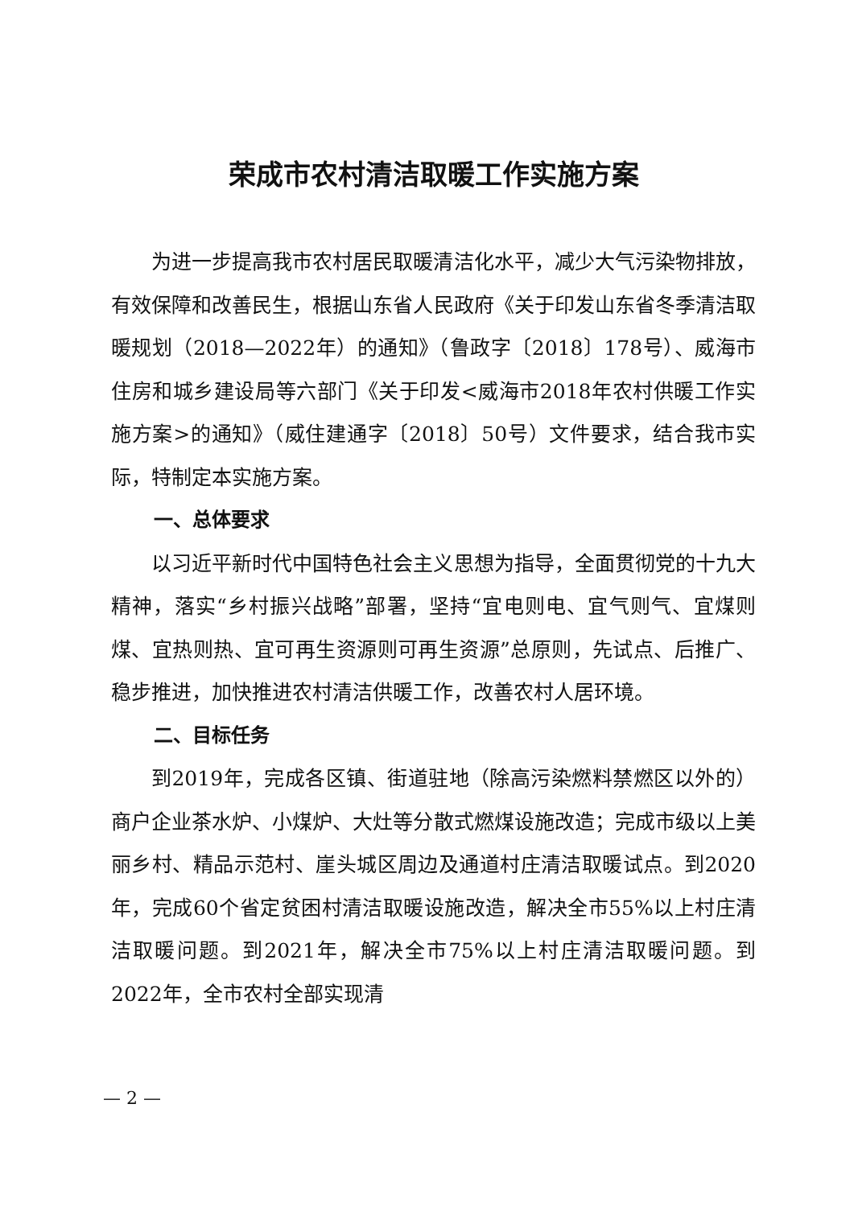荣成市农村清洁取暖工作实施方案
为进一步提高我市农村居民取暖清洁化水平，减少大气污染物排放，有效保障和改善民生，根据山东省人民政府《关于印发山东省冬季清洁取暖规划（2018—2022年）的通知》（鲁政字〔2018〕178号）、威海市住房和城乡建设局等六部门《关于印发<威海市2018年农村供暖工作实施方案>的通知》（威住建通字〔2018〕50号）文件要求，结合我市实际，特制定本实施方案。
一、总体要求
以习近平新时代中国特色社会主义思想为指导，全面贯彻党的十九大精神，落实“乡村振兴战略”部署，坚持“宜电则电、宜气则气、宜煤则煤、宜热则热、宜可再生资源则可再生资源”总原则，先试点、后推广、稳步推进，加快推进农村清洁供暖工作，改善农村人居环境。
二、目标任务
到2019年，完成各区镇、街道驻地（除高污染燃料禁燃区以外的）商户企业茶水炉、小煤炉、大灶等分散式燃煤设施改造；完成市级以上美丽乡村、精品示范村、崖头城区周边及通道村庄清洁取暖试点。到2020年，完成60个省定贫困村清洁取暖设施改造，解决全市55%以上村庄清洁取暖问题。到2021年，解决全市75%以上村庄清洁取暖问题。到2022年，全市农村全部实现清
— 2 —